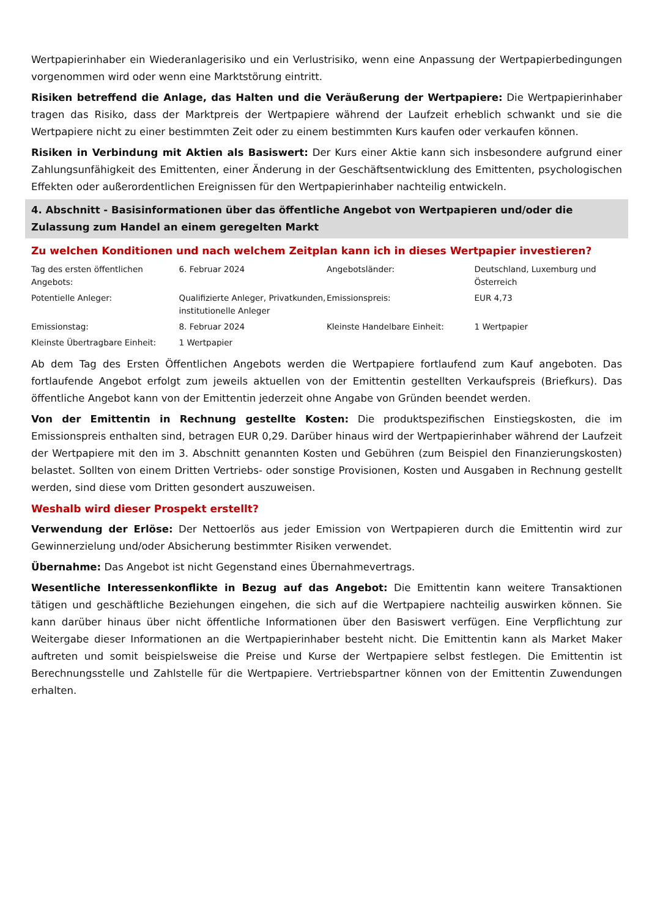Wertpapierinhaber ein Wiederanlagerisiko und ein Verlustrisiko, wenn eine Anpassung der Wertpapierbedingungen vorgenommen wird oder wenn eine Marktstörung eintritt.
Risiken betreffend die Anlage, das Halten und die Veräußerung der Wertpapiere: Die Wertpapierinhaber tragen das Risiko, dass der Marktpreis der Wertpapiere während der Laufzeit erheblich schwankt und sie die Wertpapiere nicht zu einer bestimmten Zeit oder zu einem bestimmten Kurs kaufen oder verkaufen können.
Risiken in Verbindung mit Aktien als Basiswert: Der Kurs einer Aktie kann sich insbesondere aufgrund einer Zahlungsunfähigkeit des Emittenten, einer Änderung in der Geschäftsentwicklung des Emittenten, psychologischen Effekten oder außerordentlichen Ereignissen für den Wertpapierinhaber nachteilig entwickeln.
4. Abschnitt - Basisinformationen über das öffentliche Angebot von Wertpapieren und/oder die Zulassung zum Handel an einem geregelten Markt
Zu welchen Konditionen und nach welchem Zeitplan kann ich in dieses Wertpapier investieren?
| Tag des ersten öffentlichen Angebots: | 6. Februar 2024 | Angebotsländer: | Deutschland, Luxemburg und Österreich |
| Potentielle Anleger: | Qualifizierte Anleger, Privatkunden, institutionelle Anleger | Emissionspreis: | EUR 4,73 |
| Emissionstag: | 8. Februar 2024 | Kleinste Handelbare Einheit: | 1 Wertpapier |
| Kleinste Übertragbare Einheit: | 1 Wertpapier | | |
Ab dem Tag des Ersten Öffentlichen Angebots werden die Wertpapiere fortlaufend zum Kauf angeboten. Das fortlaufende Angebot erfolgt zum jeweils aktuellen von der Emittentin gestellten Verkaufspreis (Briefkurs). Das öffentliche Angebot kann von der Emittentin jederzeit ohne Angabe von Gründen beendet werden.
Von der Emittentin in Rechnung gestellte Kosten: Die produktspezifischen Einstiegskosten, die im Emissionspreis enthalten sind, betragen EUR 0,29. Darüber hinaus wird der Wertpapierinhaber während der Laufzeit der Wertpapiere mit den im 3. Abschnitt genannten Kosten und Gebühren (zum Beispiel den Finanzierungskosten) belastet. Sollten von einem Dritten Vertriebs- oder sonstige Provisionen, Kosten und Ausgaben in Rechnung gestellt werden, sind diese vom Dritten gesondert auszuweisen.
Weshalb wird dieser Prospekt erstellt?
Verwendung der Erlöse: Der Nettoerlös aus jeder Emission von Wertpapieren durch die Emittentin wird zur Gewinnerzielung und/oder Absicherung bestimmter Risiken verwendet.
Übernahme: Das Angebot ist nicht Gegenstand eines Übernahmevertrags.
Wesentliche Interessenkonflikte in Bezug auf das Angebot: Die Emittentin kann weitere Transaktionen tätigen und geschäftliche Beziehungen eingehen, die sich auf die Wertpapiere nachteilig auswirken können. Sie kann darüber hinaus über nicht öffentliche Informationen über den Basiswert verfügen. Eine Verpflichtung zur Weitergabe dieser Informationen an die Wertpapierinhaber besteht nicht. Die Emittentin kann als Market Maker auftreten und somit beispielsweise die Preise und Kurse der Wertpapiere selbst festlegen. Die Emittentin ist Berechnungsstelle und Zahlstelle für die Wertpapiere. Vertriebspartner können von der Emittentin Zuwendungen erhalten.